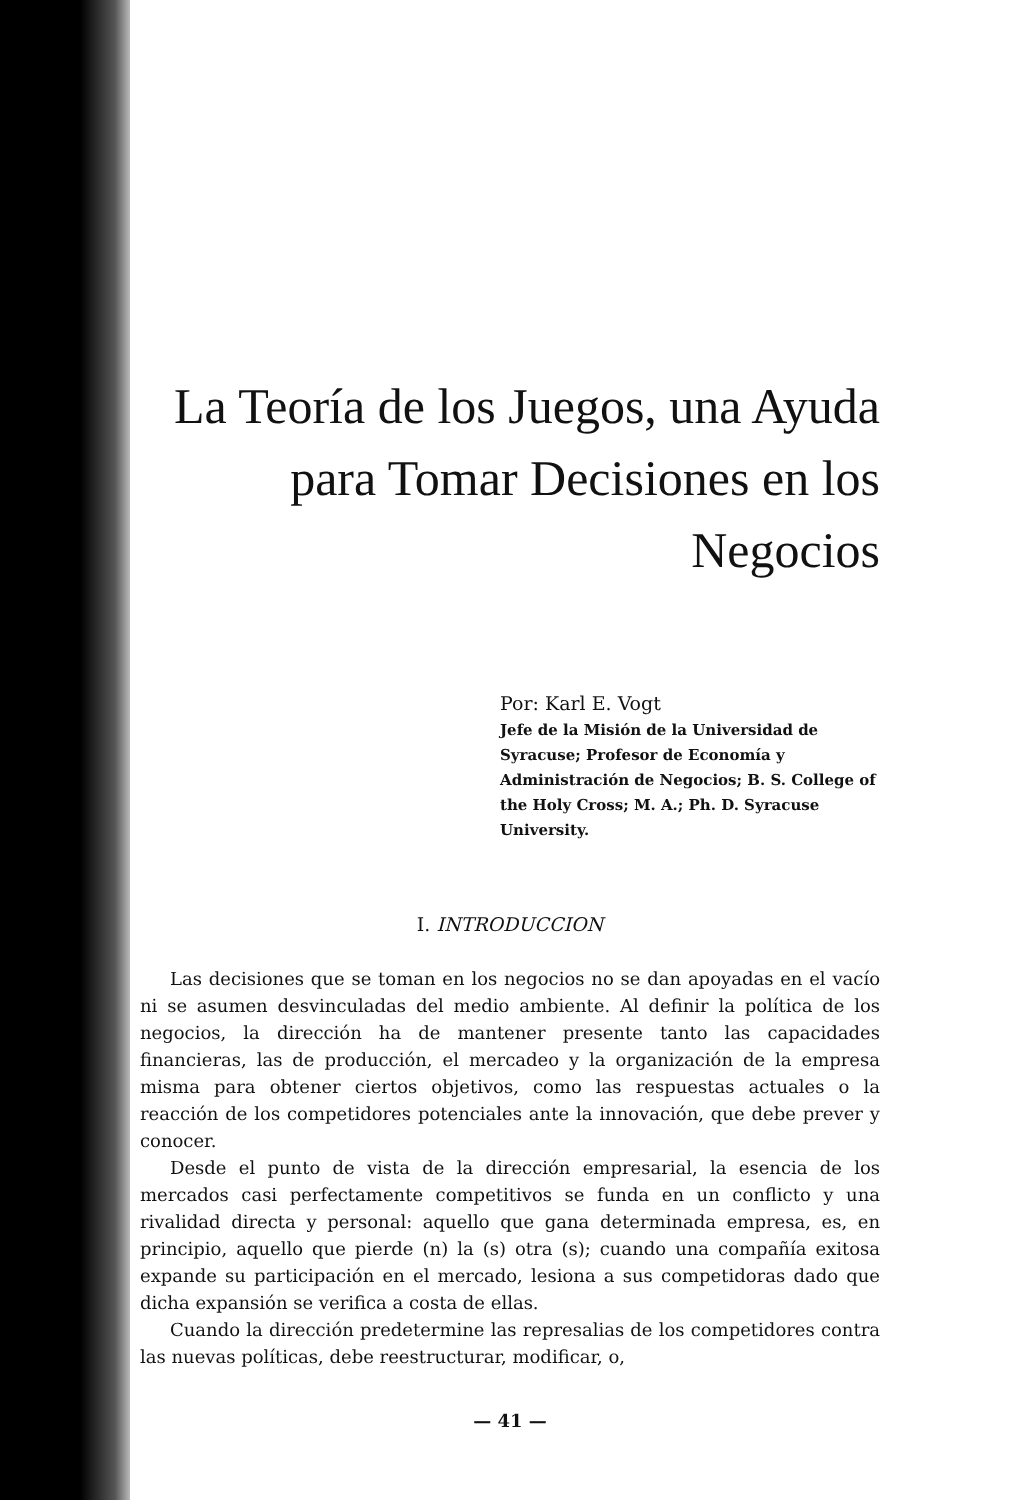La Teoría de los Juegos, una Ayuda para Tomar Decisiones en los Negocios
Por: Karl E. Vogt
Jefe de la Misión de la Universidad de Syracuse; Profesor de Economía y Administración de Negocios; B. S. College of the Holy Cross; M. A.; Ph. D. Syracuse University.
I. INTRODUCCION
Las decisiones que se toman en los negocios no se dan apoyadas en el vacío ni se asumen desvinculadas del medio ambiente. Al definir la política de los negocios, la dirección ha de mantener presente tanto las capacidades financieras, las de producción, el mercadeo y la organización de la empresa misma para obtener ciertos objetivos, como las respuestas actuales o la reacción de los competidores potenciales ante la innovación, que debe prever y conocer.
Desde el punto de vista de la dirección empresarial, la esencia de los mercados casi perfectamente competitivos se funda en un conflicto y una rivalidad directa y personal: aquello que gana determinada empresa, es, en principio, aquello que pierde (n) la (s) otra (s); cuando una compañía exitosa expande su participación en el mercado, lesiona a sus competidoras dado que dicha expansión se verifica a costa de ellas.
Cuando la dirección predetermine las represalias de los competidores contra las nuevas políticas, debe reestructurar, modificar, o,
— 41 —